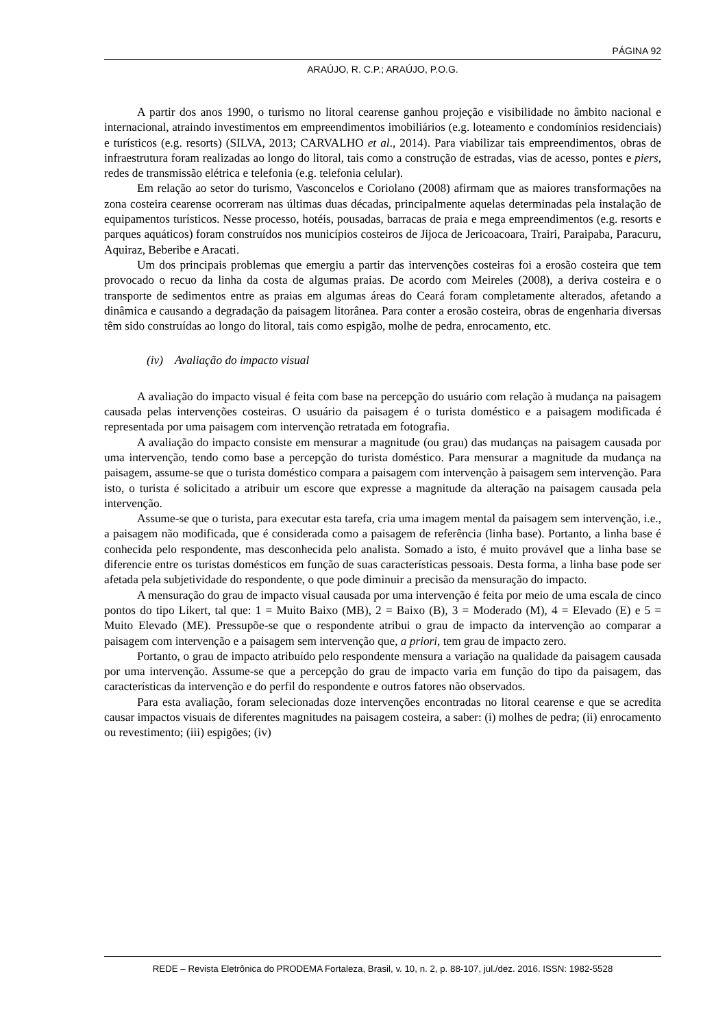PÁGINA 92
ARAÚJO, R. C.P.; ARAÚJO, P.O.G.
A partir dos anos 1990, o turismo no litoral cearense ganhou projeção e visibilidade no âmbito nacional e internacional, atraindo investimentos em empreendimentos imobiliários (e.g. loteamento e condomínios residenciais) e turísticos (e.g. resorts) (SILVA, 2013; CARVALHO et al., 2014). Para viabilizar tais empreendimentos, obras de infraestrutura foram realizadas ao longo do litoral, tais como a construção de estradas, vias de acesso, pontes e piers, redes de transmissão elétrica e telefonia (e.g. telefonia celular).
Em relação ao setor do turismo, Vasconcelos e Coriolano (2008) afirmam que as maiores transformações na zona costeira cearense ocorreram nas últimas duas décadas, principalmente aquelas determinadas pela instalação de equipamentos turísticos. Nesse processo, hotéis, pousadas, barracas de praia e mega empreendimentos (e.g. resorts e parques aquáticos) foram construídos nos municípios costeiros de Jijoca de Jericoacoara, Trairi, Paraipaba, Paracuru, Aquiraz, Beberibe e Aracati.
Um dos principais problemas que emergiu a partir das intervenções costeiras foi a erosão costeira que tem provocado o recuo da linha da costa de algumas praias. De acordo com Meireles (2008), a deriva costeira e o transporte de sedimentos entre as praias em algumas áreas do Ceará foram completamente alterados, afetando a dinâmica e causando a degradação da paisagem litorânea. Para conter a erosão costeira, obras de engenharia diversas têm sido construídas ao longo do litoral, tais como espigão, molhe de pedra, enrocamento, etc.
(iv) Avaliação do impacto visual
A avaliação do impacto visual é feita com base na percepção do usuário com relação à mudança na paisagem causada pelas intervenções costeiras. O usuário da paisagem é o turista doméstico e a paisagem modificada é representada por uma paisagem com intervenção retratada em fotografia.
A avaliação do impacto consiste em mensurar a magnitude (ou grau) das mudanças na paisagem causada por uma intervenção, tendo como base a percepção do turista doméstico. Para mensurar a magnitude da mudança na paisagem, assume-se que o turista doméstico compara a paisagem com intervenção à paisagem sem intervenção. Para isto, o turista é solicitado a atribuir um escore que expresse a magnitude da alteração na paisagem causada pela intervenção.
Assume-se que o turista, para executar esta tarefa, cria uma imagem mental da paisagem sem intervenção, i.e., a paisagem não modificada, que é considerada como a paisagem de referência (linha base). Portanto, a linha base é conhecida pelo respondente, mas desconhecida pelo analista. Somado a isto, é muito provável que a linha base se diferencie entre os turistas domésticos em função de suas características pessoais. Desta forma, a linha base pode ser afetada pela subjetividade do respondente, o que pode diminuir a precisão da mensuração do impacto.
A mensuração do grau de impacto visual causada por uma intervenção é feita por meio de uma escala de cinco pontos do tipo Likert, tal que: 1 = Muito Baixo (MB), 2 = Baixo (B), 3 = Moderado (M), 4 = Elevado (E) e 5 = Muito Elevado (ME). Pressupõe-se que o respondente atribui o grau de impacto da intervenção ao comparar a paisagem com intervenção e a paisagem sem intervenção que, a priori, tem grau de impacto zero.
Portanto, o grau de impacto atribuído pelo respondente mensura a variação na qualidade da paisagem causada por uma intervenção. Assume-se que a percepção do grau de impacto varia em função do tipo da paisagem, das características da intervenção e do perfil do respondente e outros fatores não observados.
Para esta avaliação, foram selecionadas doze intervenções encontradas no litoral cearense e que se acredita causar impactos visuais de diferentes magnitudes na paisagem costeira, a saber: (i) molhes de pedra; (ii) enrocamento ou revestimento; (iii) espigões; (iv)
REDE – Revista Eletrônica do PRODEMA Fortaleza, Brasil, v. 10, n. 2, p. 88-107, jul./dez. 2016. ISSN: 1982-5528